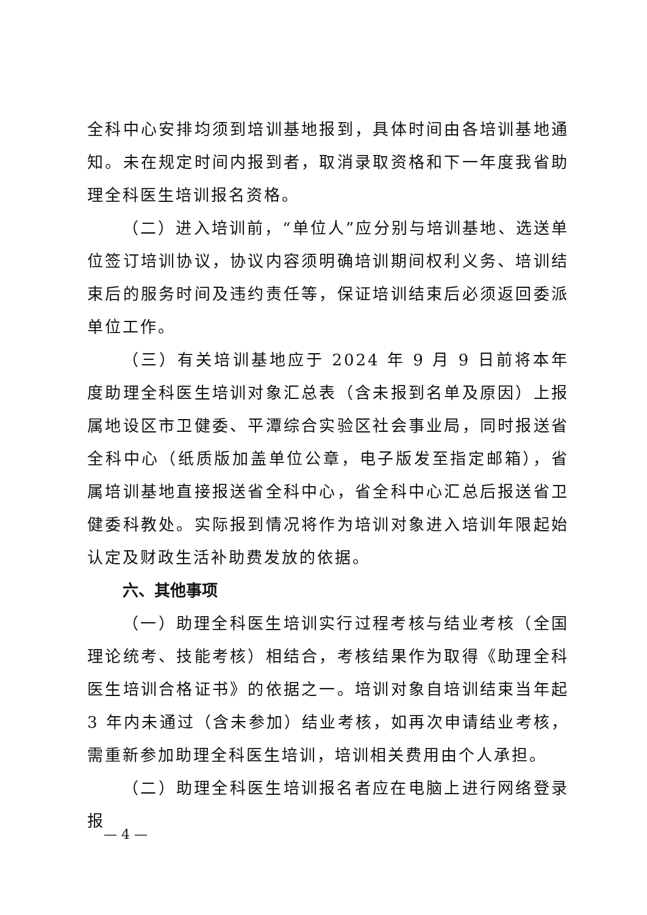全科中心安排均须到培训基地报到，具体时间由各培训基地通知。未在规定时间内报到者，取消录取资格和下一年度我省助理全科医生培训报名资格。
（二）进入培训前，“单位人”应分别与培训基地、选送单位签订培训协议，协议内容须明确培训期间权利义务、培训结束后的服务时间及违约责任等，保证培训结束后必须返回委派单位工作。
（三）有关培训基地应于 2024 年 9 月 9 日前将本年度助理全科医生培训对象汇总表（含未报到名单及原因）上报属地设区市卫健委、平潭综合实验区社会事业局，同时报送省全科中心（纸质版加盖单位公章，电子版发至指定邮箱），省属培训基地直接报送省全科中心，省全科中心汇总后报送省卫健委科教处。实际报到情况将作为培训对象进入培训年限起始认定及财政生活补助费发放的依据。
六、其他事项
（一）助理全科医生培训实行过程考核与结业考核（全国理论统考、技能考核）相结合，考核结果作为取得《助理全科医生培训合格证书》的依据之一。培训对象自培训结束当年起 3 年内未通过（含未参加）结业考核，如再次申请结业考核，需重新参加助理全科医生培训，培训相关费用由个人承担。
（二）助理全科医生培训报名者应在电脑上进行网络登录报
— 4 —